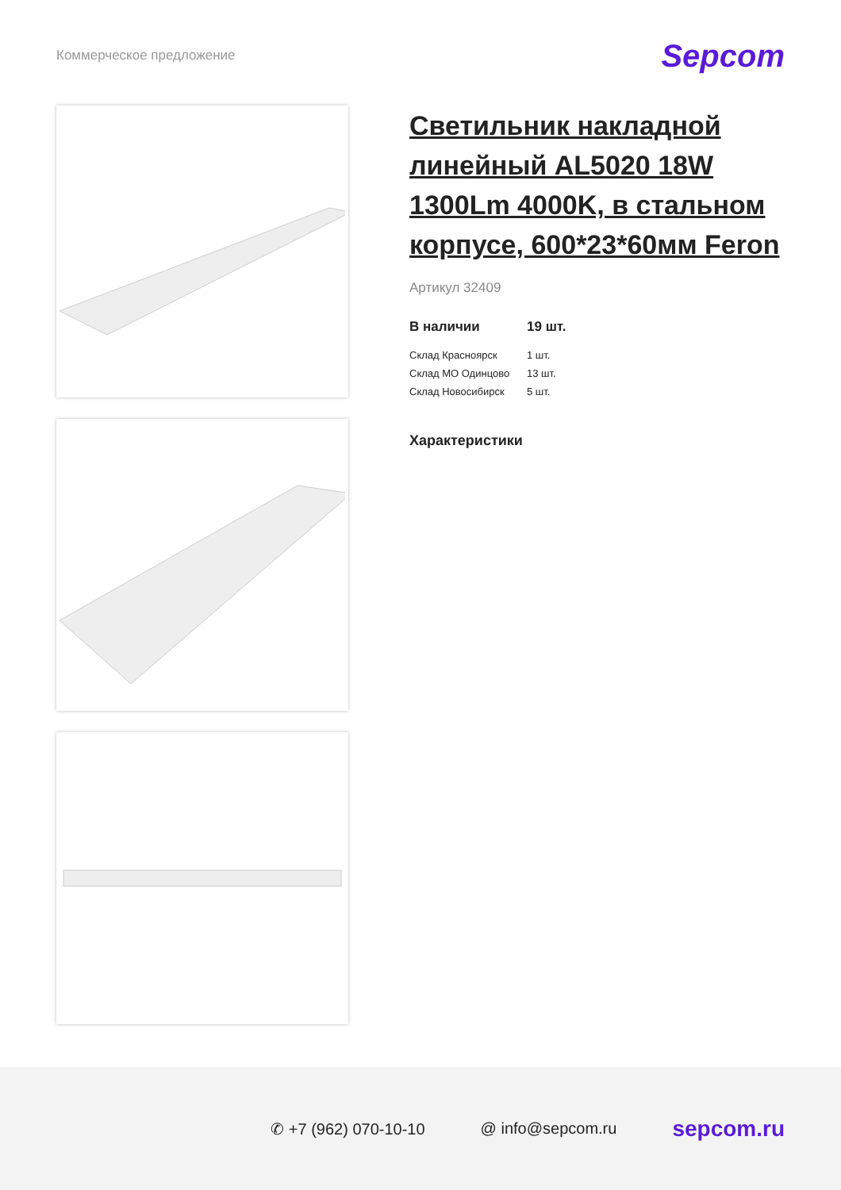Коммерческое предложение
Sepcom
Светильник накладной линейный AL5020 18W 1300Lm 4000K, в стальном корпусе, 600*23*60мм Feron
Артикул 32409
| В наличии | 19 шт. |
| Склад Красноярск | 1 шт. |
| Склад МО Одинцово | 13 шт. |
| Склад Новосибирск | 5 шт. |
Характеристики
✆ +7 (962) 070-10-10 @ info@sepcom.ru sepcom.ru